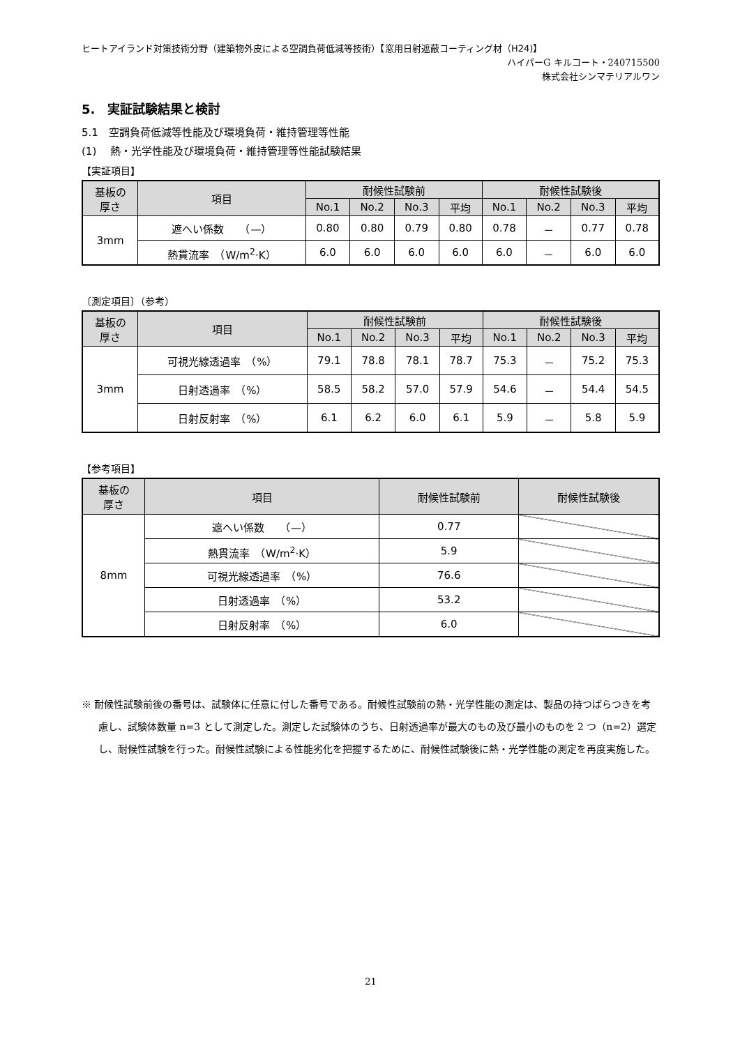ヒートアイランド対策技術分野（建築物外皮による空調負荷低減等技術）【窓用日射遮蔽コーティング材（H24)】
ハイパーG キルコート・240715500
株式会社シンマテリアルワン
5.　実証試験結果と検討
5.1　空調負荷低減等性能及び環境負荷・維持管理等性能
(1)　 熱・光学性能及び環境負荷・維持管理等性能試験結果
【実証項目】
| 基板の 厚さ | 項目 | 耐候性試験前 | | | | 耐候性試験後 | | | |
| --- | --- | --- | --- | --- | --- | --- | --- | --- | --- |
| | | No.1 | No.2 | No.3 | 平均 | No.1 | No.2 | No.3 | 平均 |
| 3mm | 遮へい係数 （—） | 0.80 | 0.80 | 0.79 | 0.80 | 0.78 | － | 0.77 | 0.78 |
| | 熱貫流率 （W/m<sup>2</sup>·K） | 6.0 | 6.0 | 6.0 | 6.0 | 6.0 | － | 6.0 | 6.0 |
〔測定項目〕（参考）
| 基板の 厚さ | 項目 | 耐候性試験前 | | | | 耐候性試験後 | | | |
| --- | --- | --- | --- | --- | --- | --- | --- | --- | --- |
| | | No.1 | No.2 | No.3 | 平均 | No.1 | No.2 | No.3 | 平均 |
| 3mm | 可視光線透過率 （%） | 79.1 | 78.8 | 78.1 | 78.7 | 75.3 | － | 75.2 | 75.3 |
| | 日射透過率 （%） | 58.5 | 58.2 | 57.0 | 57.9 | 54.6 | － | 54.4 | 54.5 |
| | 日射反射率 （%） | 6.1 | 6.2 | 6.0 | 6.1 | 5.9 | － | 5.8 | 5.9 |
【参考項目】
| 基板の 厚さ | 項目 | 耐候性試験前 | 耐候性試験後 |
| --- | --- | --- | --- |
| 8mm | 遮へい係数 （—） | 0.77 | |
| | 熱貫流率 （W/m<sup>2</sup>·K） | 5.9 | |
| | 可視光線透過率 （%） | 76.6 | |
| | 日射透過率 （%） | 53.2 | |
| | 日射反射率 （%） | 6.0 | |
※ 耐候性試験前後の番号は、試験体に任意に付した番号である。耐候性試験前の熱・光学性能の測定は、製品の持つばらつきを考慮し、試験体数量 n=3 として測定した。測定した試験体のうち、日射透過率が最大のもの及び最小のものを 2 つ（n=2）選定し、耐候性試験を行った。耐候性試験による性能劣化を把握するために、耐候性試験後に熱・光学性能の測定を再度実施した。
21